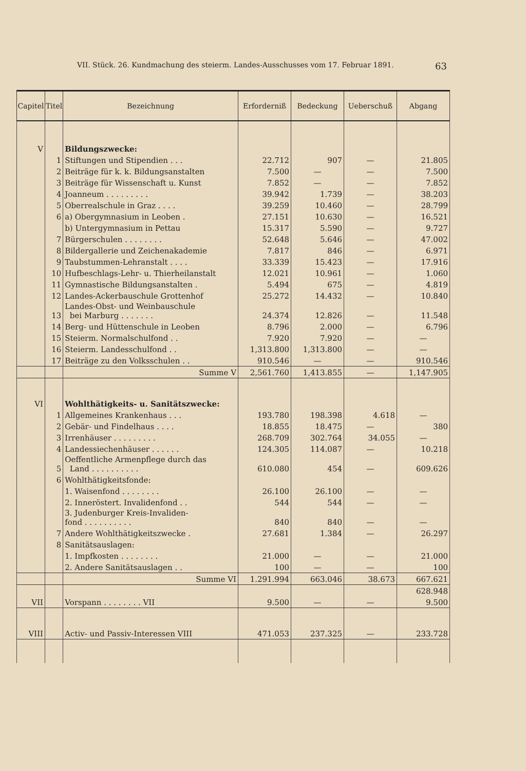VII. Stück. 26. Kundmachung des steierm. Landes-Ausschusses vom 17. Februar 1891. 63
| Capitel | Titel | Bezeichnung | Erforderniß | Bedeckung | Ueberschuß | Abgang |
| --- | --- | --- | --- | --- | --- | --- |
| V | | Bildungszwecke: | | | | |
| | 1 | Stiftungen und Stipendien . . . | 22.712 | 907 | — | 21.805 |
| | 2 | Beiträge für k. k. Bildungsanstalten | 7.500 | — | — | 7.500 |
| | 3 | Beiträge für Wissenschaft u. Kunst | 7.852 | — | — | 7.852 |
| | 4 | Joanneum . . . . . . . . . | 39.942 | 1.739 | — | 38.203 |
| | 5 | Oberrealschule in Graz . . . . | 39.259 | 10.460 | — | 28.799 |
| | 6 | a) Obergymnasium in Leoben . | 27.151 | 10.630 | — | 16.521 |
| | | b) Untergymnasium in Pettau | 15.317 | 5.590 | — | 9.727 |
| | 7 | Bürgerschulen . . . . . . . . | 52.648 | 5.646 | — | 47.002 |
| | 8 | Bildergallerie und Zeichenakademie | 7.817 | 846 | — | 6.971 |
| | 9 | Taubstummen-Lehranstalt . . . . | 33.339 | 15.423 | — | 17.916 |
| | 10 | Hufbeschlags-Lehr- u. Thierheilanstalt | 12.021 | 10.961 | — | 1.060 |
| | 11 | Gymnastische Bildungsanstalten . | 5.494 | 675 | — | 4.819 |
| | 12 | Landes-Ackerbauschule Grottenhof | 25.272 | 14.432 | — | 10.840 |
| | 13 | Landes-Obst- und Weinbauschule bei Marburg . . . . . . . | 24.374 | 12.826 | — | 11.548 |
| | 14 | Berg- und Hüttenschule in Leoben | 8.796 | 2.000 | — | 6.796 |
| | 15 | Steierm. Normalschulfond . . | 7.920 | 7.920 | — | — |
| | 16 | Steierm. Landesschulfond . . | 1,313.800 | 1,313.800 | — | — |
| | 17 | Beiträge zu den Volksschulen . . | 910.546 | — | — | 910.546 |
| | | Summe V | 2,561.760 | 1,413.855 | — | 1,147.905 |
| VI | | Wohlthätigkeits- u. Sanitätszwecke: | | | | |
| | 1 | Allgemeines Krankenhaus . . . | 193.780 | 198.398 | 4.618 | — |
| | 2 | Gebär- und Findelhaus . . . . | 18.855 | 18.475 | — | 380 |
| | 3 | Irrenhäuser . . . . . . . . . | 268.709 | 302.764 | 34.055 | — |
| | 4 | Landessiechenhäuser . . . . . . | 124.305 | 114.087 | — | 10.218 |
| | 5 | Oeffentliche Armenpflege durch das Land . . . . . . . . . . | 610.080 | 454 | — | 609.626 |
| | 6 | Wohlthätigkeitsfonde: | | | | |
| | | 1. Waisenfond . . . . . . . . | 26.100 | 26.100 | — | — |
| | | 2. Inneröstert. Invalidenfond . . | 544 | 544 | — | — |
| | | 3. Judenburger Kreis-Invaliden- fond . . . . . . . . . . | 840 | 840 | — | — |
| | 7 | Andere Wohlthätigkeitszwecke . | 27.681 | 1.384 | — | 26.297 |
| | 8 | Sanitätsauslagen: | | | | |
| | | 1. Impfkosten . . . . . . . . | 21.000 | — | — | 21.000 |
| | | 2. Andere Sanitätsauslagen . . | 100 | — | — | 100 |
| | | Summe VI | 1.291.994 | 663.046 | 38.673 | 667.621 |
| | | | | | | 628.948 |
| VII | | Vorspann . . . . . . . . VII | 9.500 | — | — | 9.500 |
| VIII | | Activ- und Passiv-Interessen VIII | 471.053 | 237.325 | — | 233.728 |